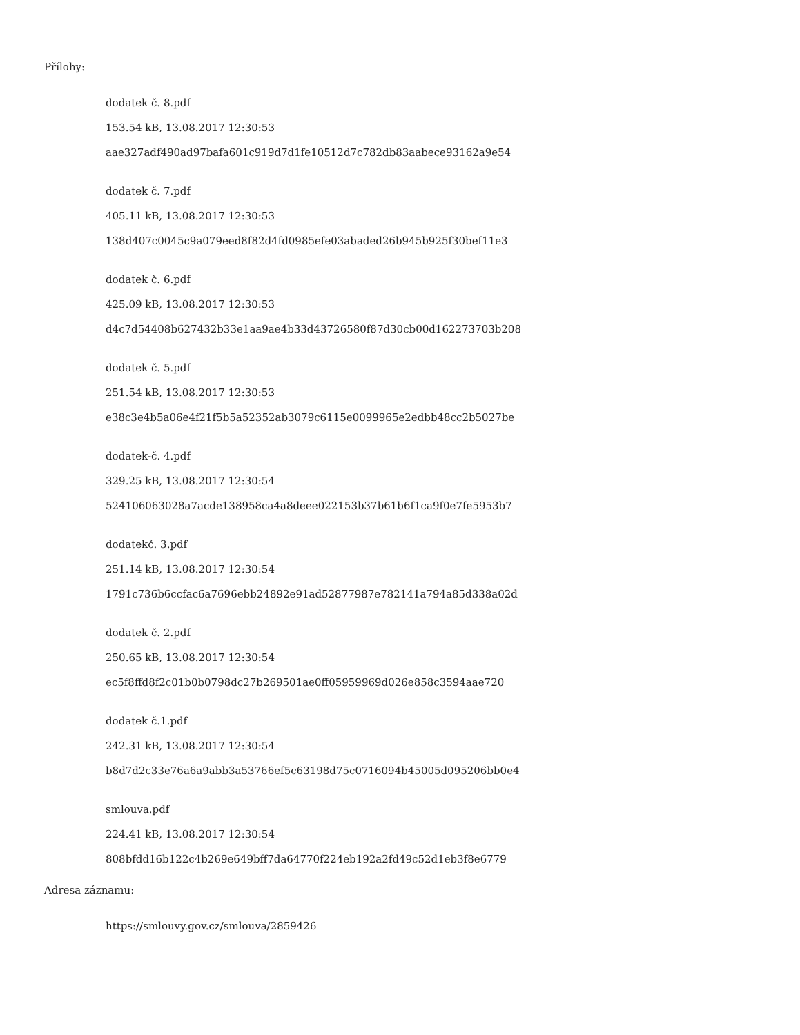Přílohy:
dodatek č. 8.pdf
153.54 kB, 13.08.2017 12:30:53
aae327adf490ad97bafa601c919d7d1fe10512d7c782db83aabece93162a9e54
dodatek č. 7.pdf
405.11 kB, 13.08.2017 12:30:53
138d407c0045c9a079eed8f82d4fd0985efe03abaded26b945b925f30bef11e3
dodatek č. 6.pdf
425.09 kB, 13.08.2017 12:30:53
d4c7d54408b627432b33e1aa9ae4b33d43726580f87d30cb00d162273703b208
dodatek č. 5.pdf
251.54 kB, 13.08.2017 12:30:53
e38c3e4b5a06e4f21f5b5a52352ab3079c6115e0099965e2edbb48cc2b5027be
dodatek-č. 4.pdf
329.25 kB, 13.08.2017 12:30:54
524106063028a7acde138958ca4a8deee022153b37b61b6f1ca9f0e7fe5953b7
dodatekč. 3.pdf
251.14 kB, 13.08.2017 12:30:54
1791c736b6ccfac6a7696ebb24892e91ad52877987e782141a794a85d338a02d
dodatek č. 2.pdf
250.65 kB, 13.08.2017 12:30:54
ec5f8ffd8f2c01b0b0798dc27b269501ae0ff05959969d026e858c3594aae720
dodatek č.1.pdf
242.31 kB, 13.08.2017 12:30:54
b8d7d2c33e76a6a9abb3a53766ef5c63198d75c0716094b45005d095206bb0e4
smlouva.pdf
224.41 kB, 13.08.2017 12:30:54
808bfdd16b122c4b269e649bff7da64770f224eb192a2fd49c52d1eb3f8e6779
Adresa záznamu:
https://smlouvy.gov.cz/smlouva/2859426